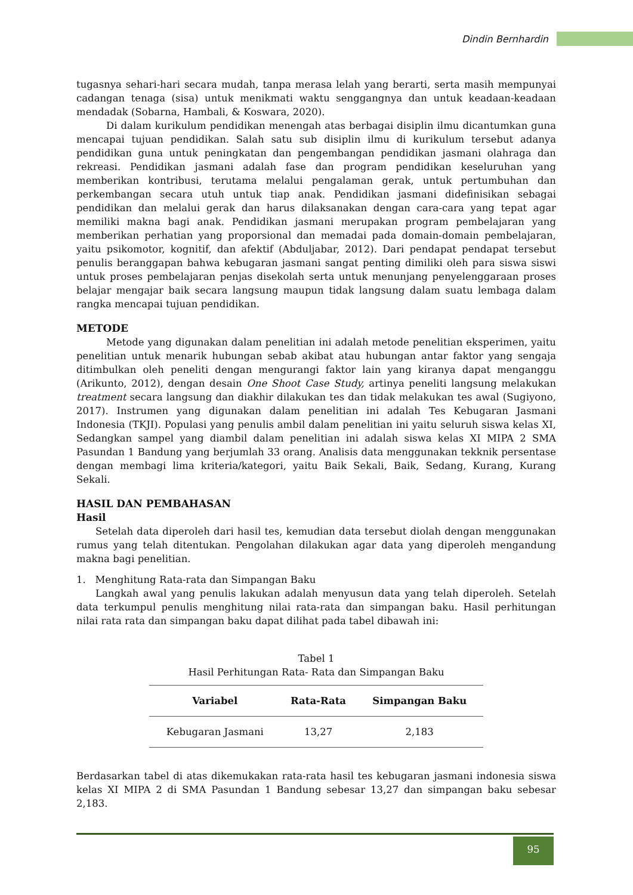Dindin Bernhardin
tugasnya sehari-hari secara mudah, tanpa merasa lelah yang berarti, serta masih mempunyai cadangan tenaga (sisa) untuk menikmati waktu senggangnya dan untuk keadaan-keadaan mendadak (Sobarna, Hambali, & Koswara, 2020).
Di dalam kurikulum pendidikan menengah atas berbagai disiplin ilmu dicantumkan guna mencapai tujuan pendidikan. Salah satu sub disiplin ilmu di kurikulum tersebut adanya pendidikan guna untuk peningkatan dan pengembangan pendidikan jasmani olahraga dan rekreasi. Pendidikan jasmani adalah fase dan program pendidikan keseluruhan yang memberikan kontribusi, terutama melalui pengalaman gerak, untuk pertumbuhan dan perkembangan secara utuh untuk tiap anak. Pendidikan jasmani didefinisikan sebagai pendidikan dan melalui gerak dan harus dilaksanakan dengan cara-cara yang tepat agar memiliki makna bagi anak. Pendidikan jasmani merupakan program pembelajaran yang memberikan perhatian yang proporsional dan memadai pada domain-domain pembelajaran, yaitu psikomotor, kognitif, dan afektif (Abduljabar, 2012). Dari pendapat pendapat tersebut penulis beranggapan bahwa kebugaran jasmani sangat penting dimiliki oleh para siswa siswi untuk proses pembelajaran penjas disekolah serta untuk menunjang penyelenggaraan proses belajar mengajar baik secara langsung maupun tidak langsung dalam suatu lembaga dalam rangka mencapai tujuan pendidikan.
METODE
Metode yang digunakan dalam penelitian ini adalah metode penelitian eksperimen, yaitu penelitian untuk menarik hubungan sebab akibat atau hubungan antar faktor yang sengaja ditimbulkan oleh peneliti dengan mengurangi faktor lain yang kiranya dapat menganggu (Arikunto, 2012), dengan desain One Shoot Case Study, artinya peneliti langsung melakukan treatment secara langsung dan diakhir dilakukan tes dan tidak melakukan tes awal (Sugiyono, 2017). Instrumen yang digunakan dalam penelitian ini adalah Tes Kebugaran Jasmani Indonesia (TKJI). Populasi yang penulis ambil dalam penelitian ini yaitu seluruh siswa kelas XI, Sedangkan sampel yang diambil dalam penelitian ini adalah siswa kelas XI MIPA 2 SMA Pasundan 1 Bandung yang berjumlah 33 orang. Analisis data menggunakan tekknik persentase dengan membagi lima kriteria/kategori, yaitu Baik Sekali, Baik, Sedang, Kurang, Kurang Sekali.
HASIL DAN PEMBAHASAN
Hasil
Setelah data diperoleh dari hasil tes, kemudian data tersebut diolah dengan menggunakan rumus yang telah ditentukan. Pengolahan dilakukan agar data yang diperoleh mengandung makna bagi penelitian.
1. Menghitung Rata-rata dan Simpangan Baku
Langkah awal yang penulis lakukan adalah menyusun data yang telah diperoleh. Setelah data terkumpul penulis menghitung nilai rata-rata dan simpangan baku. Hasil perhitungan nilai rata rata dan simpangan baku dapat dilihat pada tabel dibawah ini:
Tabel 1
Hasil Perhitungan Rata- Rata dan Simpangan Baku
| Variabel | Rata-Rata | Simpangan Baku |
| --- | --- | --- |
| Kebugaran Jasmani | 13,27 | 2,183 |
Berdasarkan tabel di atas dikemukakan rata-rata hasil tes kebugaran jasmani indonesia siswa kelas XI MIPA 2 di SMA Pasundan 1 Bandung sebesar 13,27 dan simpangan baku sebesar 2,183.
95